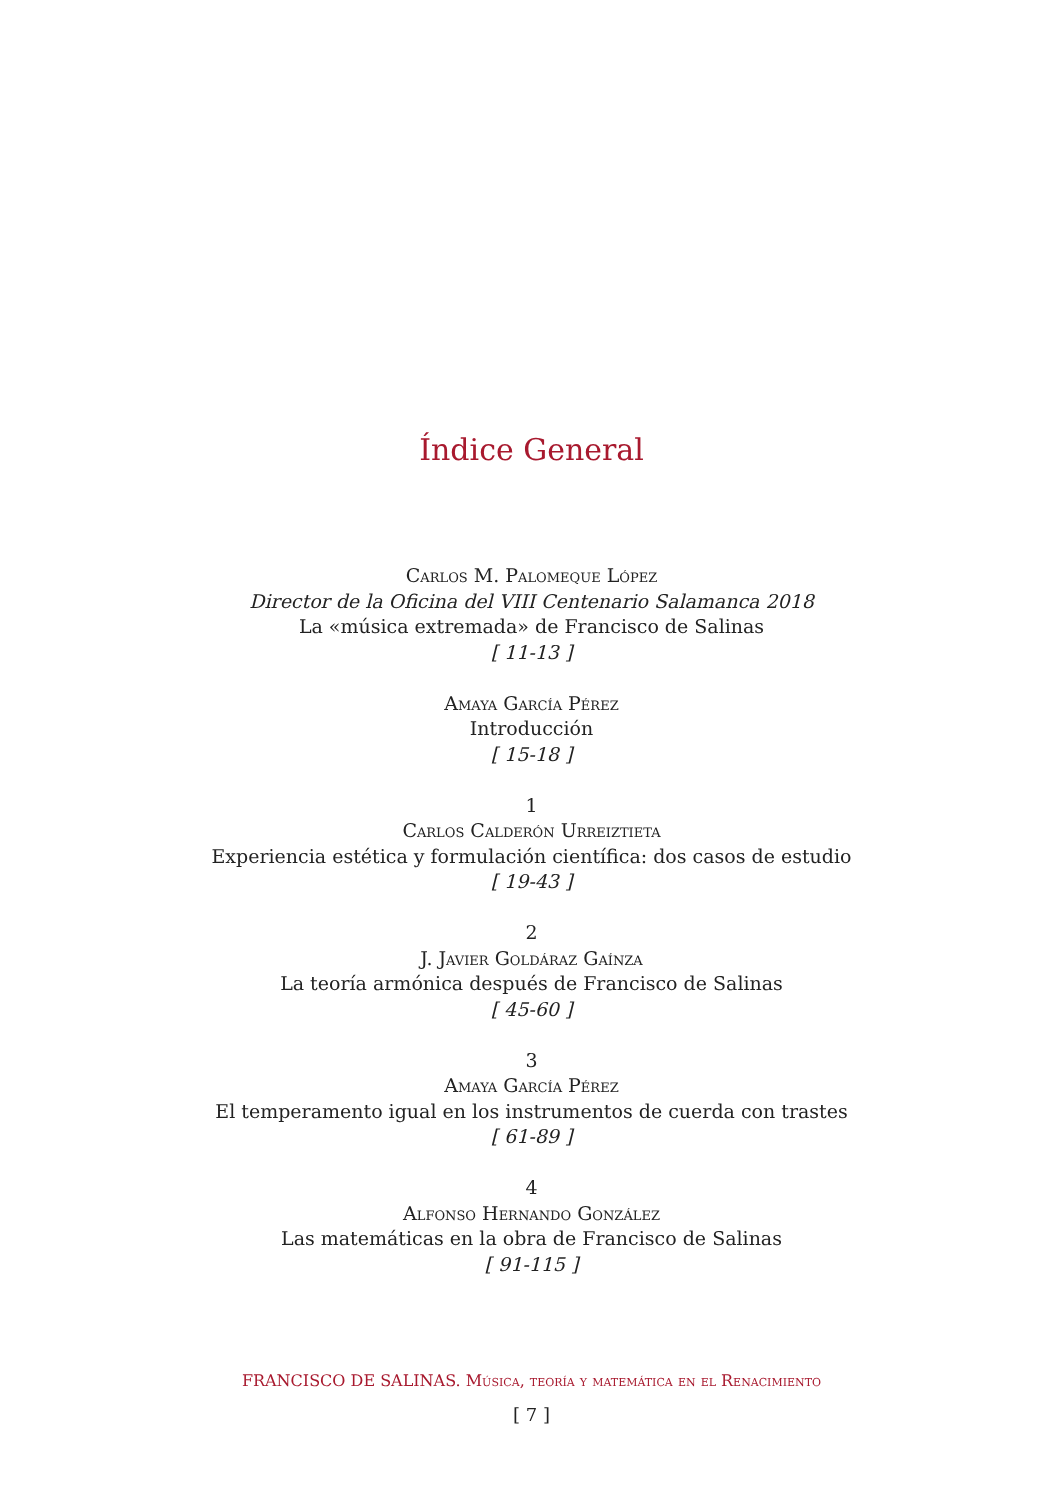Índice General
Carlos M. Palomeque López
Director de la Oficina del VIII Centenario Salamanca 2018
La «música extremada» de Francisco de Salinas
[ 11-13 ]
Amaya García Pérez
Introducción
[ 15-18 ]
1
Carlos Calderón Urreiztieta
Experiencia estética y formulación científica: dos casos de estudio
[ 19-43 ]
2
J. Javier Goldáraz Gaínza
La teoría armónica después de Francisco de Salinas
[ 45-60 ]
3
Amaya García Pérez
El temperamento igual en los instrumentos de cuerda con trastes
[ 61-89 ]
4
Alfonso Hernando González
Las matemáticas en la obra de Francisco de Salinas
[ 91-115 ]
FRANCISCO DE SALINAS. Música, teoría y matemática en el Renacimiento
[ 7 ]